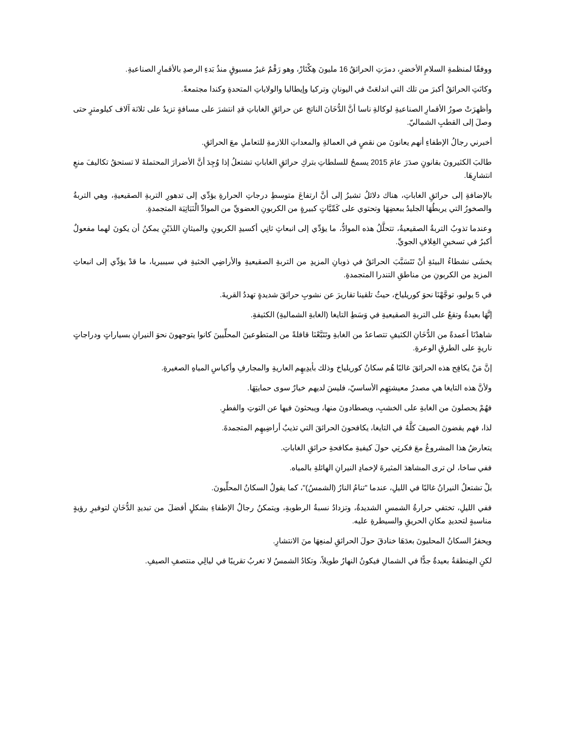ووفقًا لمنظمةِ السلامِ الأخضرِ، دمرَتِ الحرائقُ 16 مليونَ هِكْتَارْ، وهو رَقْمٌ غيرُ مسبوقٍ منذُ بَدءِ الرصدِ بالأقمارِ الصناعيةِ.
وكانَتِ الحرائقُ أكبرَ من تلك التي اندلعَتْ في اليونانِ وتركيا وإيطاليا والولاياتِ المتحدةِ وكندا مجتمعةً.
وأظهرَتْ صورُ الأقمارِ الصناعيةِ لوكالةِ ناسا أنَّ الدُّخَانَ الناتجَ عن حرائقِ الغاباتِ قدِ انتشرَ على مسافةٍ تزيدُ على ثلاثة آلاف كيلومترٍ حتى وصلَ إلى القطبِ الشماليّ.
أخبرني رجالُ الإطفاءِ أنهم يعانونَ من نقصٍ في العمالةِ والمعداتِ اللازمةِ للتعاملِ معَ الحرائقِ.
طالبَ الكثيرونَ بقانونٍ صدَرَ عامَ 2015 يسمحُ للسلطاتِ بتركِ حرائقِ الغاباتِ تشتعلُ إذا وُجِدَ أنَّ الأضرارَ المحتملةَ لا تستحقُ تكاليفَ منعِ انتشارِهَا.
بالإضافةِ إلى حرائقِ الغاباتِ، هناك دلائلُ تشيرُ إلى أنَّ ارتفاعَ متوسطِ درجاتِ الحرارةِ يؤدِّي إلى تدهورِ التربةِ الصقيعيةِ، وهي التربةُ والصخورُ التي يربطُهَا الجليدُ ببعضِهَا وتحتوي على كَمِّيَّاتٍ كبيرةٍ من الكربونِ العضويِّ من الموادِّ الْنَبَاتِيَة المتجمدةِ.
وعندما تذوبُ التربةُ الصقيعيةُ، تتحلَّلُ هذه الموادُّ، ما يؤدِّي إلى انبعاثِ ثانِي أكسيدِ الكربونِ والميثانِ اللذَيْنِ يمكنُ أن يكونَ لهما مفعولٌ أكبرُ في تسخينِ الغِلافِ الجويِّ.
يخشَى نشطاءُ البيئةِ أنْ تَتَسَبَّبَ الحرائقُ في ذوبانِ المزيدِ من التربةِ الصقيعيةِ والأراضِي الخثيةِ في سيبيريا، ما قدْ يؤدِّي إلى انبعاثِ المزيدِ من الكربونِ من مناطقِ التندرا المتجمدةِ.
في 5 يوليو، توجَّهْنَا نحوَ كوريلياخ، حيثُ تلقينا تقاريرَ عن نشوبِ حرائقَ شديدةٍ تهددُ القريةَ.
إنَّهَا بعيدةٌ وتقعُ على التربةِ الصقيعيةِ في وَسَطِ التايغا (الغابةِ الشماليةِ) الكثيفةِ.
شاهدْنَا أعمدةً من الدُّخَانِ الكثيفِ تتصاعدُ من الغابةِ وتَتَبَّعْنَا قافلةً من المتطوعينَ المحلِّيينَ كانوا يتوجهونَ نحوَ النيرانِ بسياراتٍ ودراجاتٍ ناريةٍ على الطرقِ الوعرةِ.
إنَّ مَنْ يكافِح هذه الحرائقَ غالبًا هُم سكانُ كوريلياخ وذلك بأيدِيهِم العاريةِ والمجارفِ وأكياسِ المياهِ الصغيرةِ.
ولأنَّ هذه التايغا هي مصدرُ معيشتِهِم الأساسيّ، فليسَ لديهم خيارٌ سوى حمايتِهَا.
فهُمْ يحصلونَ من الغابةِ على الخشبِ، ويصطادونَ منها، ويبحثونَ فيها عن التوتِ والفطرِ.
لذا، فهم يقضونَ الصيفَ كلَّهُ في التايغا، يكافحونَ الحرائقَ التي تذيبُ أراضِيهِم المتجمدةَ.
يتعارضُ هذا المشروعُ معَ فكرتِي حولَ كيفيةِ مكافحةِ حرائقِ الغاباتِ.
ففي ساخا، لن ترى المشاهدَ المثيرةَ لإخمادِ النيرانِ الهائلةِ بالمياه.
بلْ تشتعلُ النيرانُ غالبًا في الليلِ، عندما "تنامُ النارُ (الشمسُ)"، كما يقولُ السكانُ المحلِّيونَ.
ففي الليلِ، تختفي حرارةُ الشمسِ الشديدةُ، وتزدادُ نسبةُ الرطوبةِ، ويتمكنُ رجالُ الإطفاءِ بشكلٍ أفضلَ من تبديدِ الدُّخَانِ لتوفيرِ رؤيةٍ مناسبةٍ لتحديدِ مكانِ الحريقِ والسيطرةِ عليه.
ويحفرُ السكانُ المحليونَ بعدَهَا خنادقَ حولَ الحرائقِ لمنعِهَا منَ الانتشارِ.
لكنِ المِنطقةُ بعيدةٌ جدًّا في الشمالِ فيكونُ النهارُ طويلاً، وتكادُ الشمسُ لا تغربُ تقريبًا في ليالِي منتصفِ الصيفِ.